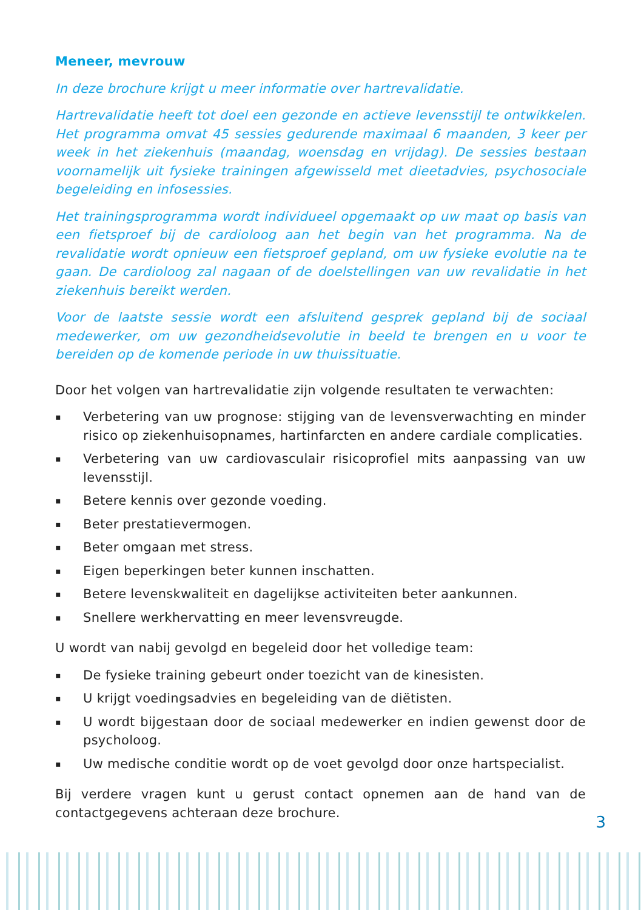Meneer, mevrouw
In deze brochure krijgt u meer informatie over hartrevalidatie.
Hartrevalidatie heeft tot doel een gezonde en actieve levensstijl te ontwikkelen. Het programma omvat 45 sessies gedurende maximaal 6 maanden, 3 keer per week in het ziekenhuis (maandag, woensdag en vrijdag). De sessies bestaan voornamelijk uit fysieke trainingen afgewisseld met dieetadvies, psychosociale begeleiding en infosessies.
Het trainingsprogramma wordt individueel opgemaakt op uw maat op basis van een fietsproef bij de cardioloog aan het begin van het programma. Na de revalidatie wordt opnieuw een fietsproef gepland, om uw fysieke evolutie na te gaan. De cardioloog zal nagaan of de doelstellingen van uw revalidatie in het ziekenhuis bereikt werden.
Voor de laatste sessie wordt een afsluitend gesprek gepland bij de sociaal medewerker, om uw gezondheidsevolutie in beeld te brengen en u voor te bereiden op de komende periode in uw thuissituatie.
Door het volgen van hartrevalidatie zijn volgende resultaten te verwachten:
▪ Verbetering van uw prognose: stijging van de levensverwachting en minder risico op ziekenhuisopnames, hartinfarcten en andere cardiale complicaties.
▪ Verbetering van uw cardiovasculair risicoprofiel mits aanpassing van uw levensstijl.
▪ Betere kennis over gezonde voeding.
▪ Beter prestatievermogen.
▪ Beter omgaan met stress.
▪ Eigen beperkingen beter kunnen inschatten.
▪ Betere levenskwaliteit en dagelijkse activiteiten beter aankunnen.
▪ Snellere werkhervatting en meer levensvreugde.
U wordt van nabij gevolgd en begeleid door het volledige team:
▪ De fysieke training gebeurt onder toezicht van de kinesisten.
▪ U krijgt voedingsadvies en begeleiding van de diëtisten.
▪ U wordt bijgestaan door de sociaal medewerker en indien gewenst door de psycholoog.
▪ Uw medische conditie wordt op de voet gevolgd door onze hartspecialist.
Bij verdere vragen kunt u gerust contact opnemen aan de hand van de contactgegevens achteraan deze brochure.
3